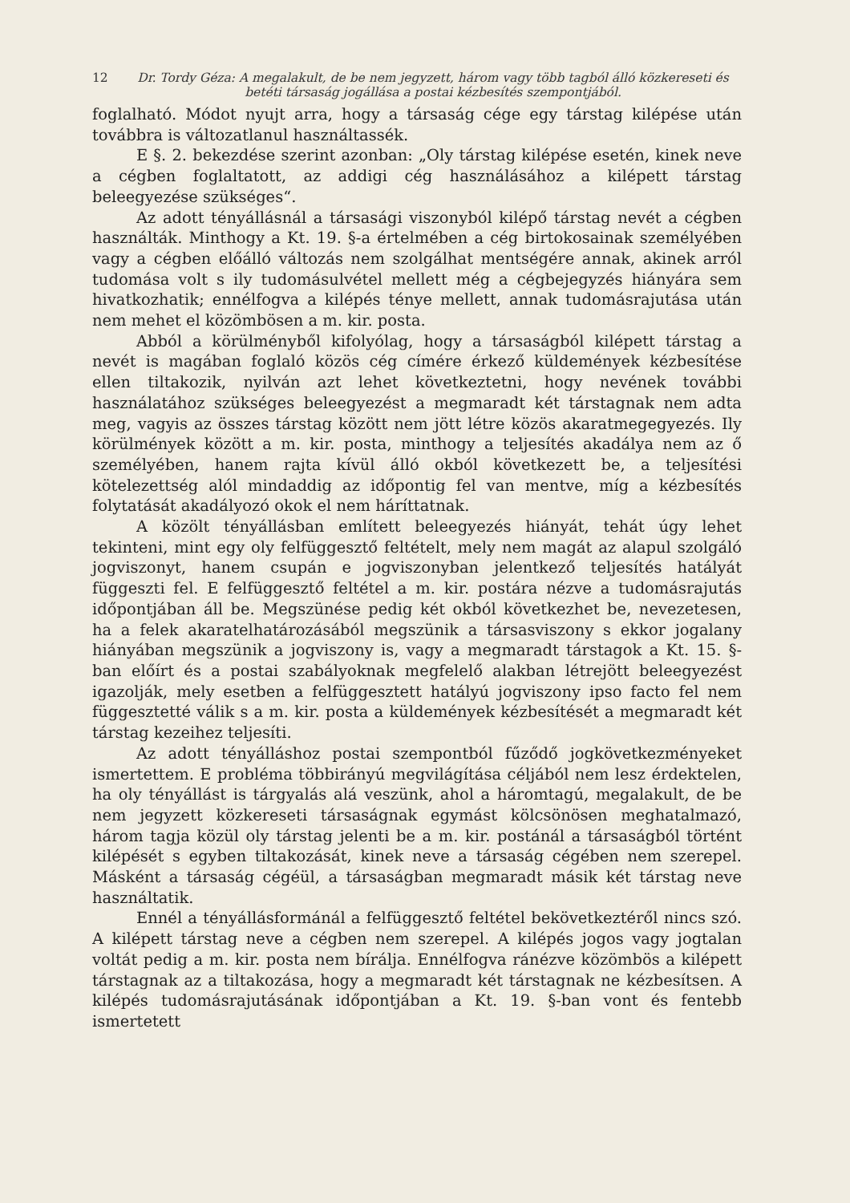12 Dr. Tordy Géza: A megalakult, de be nem jegyzett, három vagy több tagból álló közkereseti és betéti társaság jogállása a postai kézbesítés szempontjából.
foglalható. Módot nyujt arra, hogy a társaság cége egy társtag kilépése után továbbra is változatlanul használtassék.
E §. 2. bekezdése szerint azonban: „Oly társtag kilépése esetén, kinek neve a cégben foglaltatott, az addigi cég használásához a kilépett társtag beleegyezése szükséges“.
Az adott tényállásnál a társasági viszonyból kilépő társtag nevét a cégben használták. Minthogy a Kt. 19. §-a értelmében a cég birtokosainak személyében vagy a cégben előálló változás nem szolgálhat mentségére annak, akinek arról tudomása volt s ily tudomásulvétel mellett még a cégbejegyzés hiányára sem hivatkozhatik; ennélfogva a kilépés ténye mellett, annak tudomásrajutása után nem mehet el közömbösen a m. kir. posta.
Abból a körülményből kifolyólag, hogy a társaságból kilépett társtag a nevét is magában foglaló közös cég címére érkező küldemények kézbesítése ellen tiltakozik, nyilván azt lehet következtetni, hogy nevének további használatához szükséges beleegyezést a megmaradt két társtagnak nem adta meg, vagyis az összes társtag között nem jött létre közös akaratmegegyezés. Ily körülmények között a m. kir. posta, minthogy a teljesítés akadálya nem az ő személyében, hanem rajta kívül álló okból következett be, a teljesítési kötelezettség alól mindaddig az időpontig fel van mentve, míg a kézbesítés folytatását akadályozó okok el nem háríttatnak.
A közölt tényállásban említett beleegyezés hiányát, tehát úgy lehet tekinteni, mint egy oly felfüggesztő feltételt, mely nem magát az alapul szolgáló jogviszonyt, hanem csupán e jogviszonyban jelentkező teljesítés hatályát függeszti fel. E felfüggesztő feltétel a m. kir. postára nézve a tudomásrajutás időpontjában áll be. Megszünése pedig két okból következhet be, nevezetesen, ha a felek akaratelhatározásából megszünik a társasviszony s ekkor jogalany hiányában megszünik a jogviszony is, vagy a megmaradt társtagok a Kt. 15. §-ban előírt és a postai szabályoknak megfelelő alakban létrejött beleegyezést igazolják, mely esetben a felfüggesztett hatályú jogviszony ipso facto fel nem függesztetté válik s a m. kir. posta a küldemények kézbesítését a megmaradt két társtag kezeihez teljesíti.
Az adott tényálláshoz postai szempontból fűződő jogkövetkezményeket ismertettem. E probléma többirányú megvilágítása céljából nem lesz érdektelen, ha oly tényállást is tárgyalás alá veszünk, ahol a háromtagú, megalakult, de be nem jegyzett közkereseti társaságnak egymást kölcsönösen meghatalmazó, három tagja közül oly társtag jelenti be a m. kir. postánál a társaságból történt kilépését s egyben tiltakozását, kinek neve a társaság cégében nem szerepel. Másként a társaság cégéül, a társaságban megmaradt másik két társtag neve használtatik.
Ennél a tényállásformánál a felfüggesztő feltétel bekövetkeztéről nincs szó. A kilépett társtag neve a cégben nem szerepel. A kilépés jogos vagy jogtalan voltát pedig a m. kir. posta nem bírálja. Ennélfogva ránézve közömbös a kilépett társtagnak az a tiltakozása, hogy a megmaradt két társtagnak ne kézbesítsen. A kilépés tudomásrajutásának időpontjában a Kt. 19. §-ban vont és fentebb ismertetett